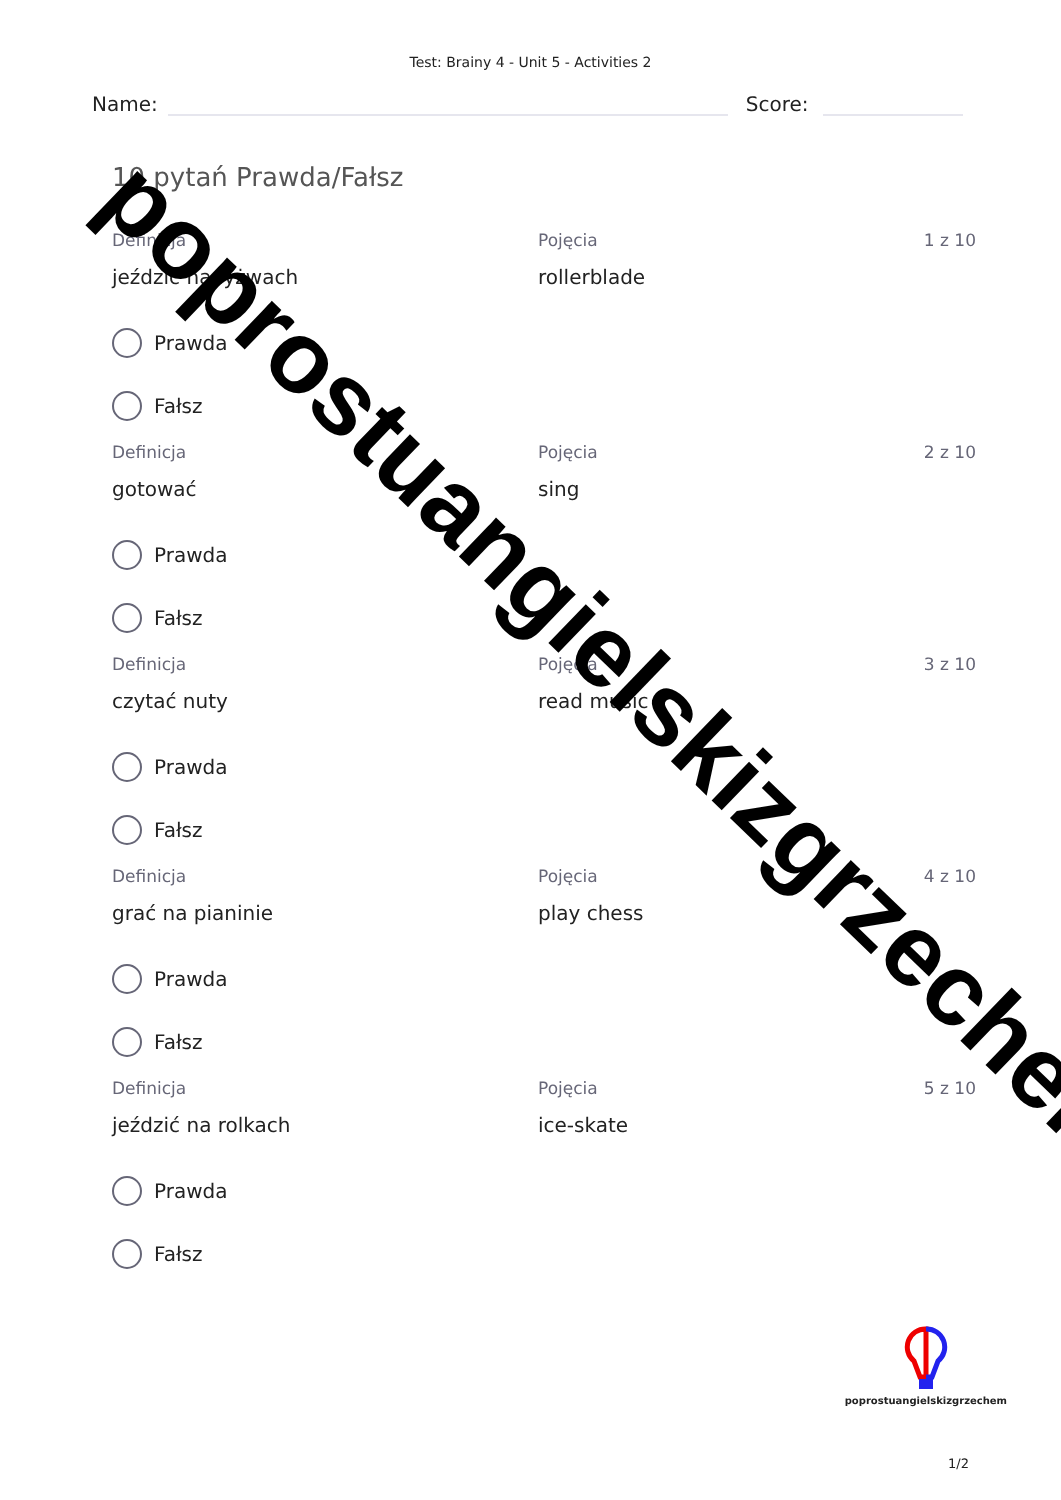Test: Brainy 4 - Unit 5 - Activities 2
Name:
Score:
10 pytań Prawda/Fałsz
Definicja Pojęcia 1 z 10
jeździć na łyżwach rollerblade
Prawda
Fałsz
Definicja Pojęcia 2 z 10
gotować sing
Prawda
Fałsz
Definicja Pojęcia 3 z 10
czytać nuty read music
Prawda
Fałsz
Definicja Pojęcia 4 z 10
grać na pianinie play chess
Prawda
Fałsz
Definicja Pojęcia 5 z 10
jeździć na rolkach ice-skate
Prawda
Fałsz
poprostuangielskizgrzechem
1/2
poprostuangielskizgrzechem